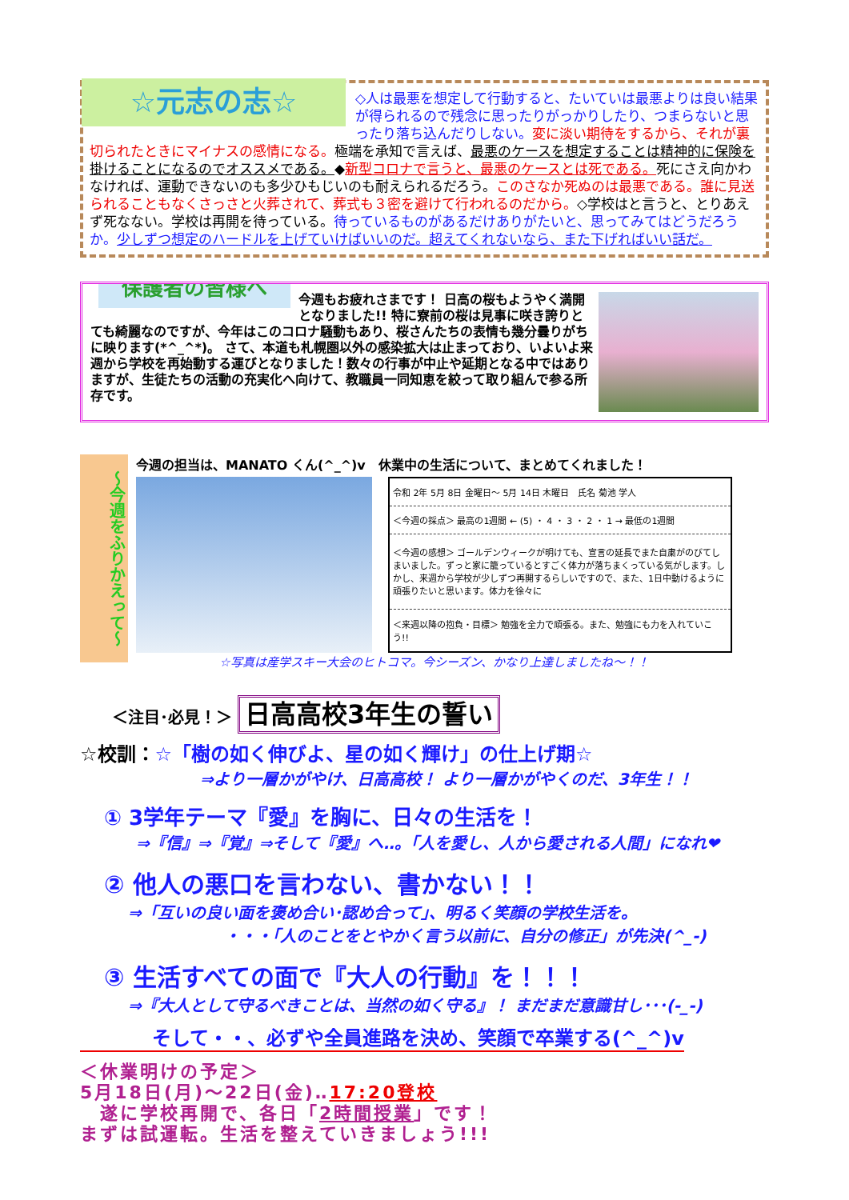☆元志の志☆
◇人は最悪を想定して行動すると、たいていは最悪よりは良い結果が得られるので残念に思ったりがっかりしたり、つまらないと思ったり落ち込んだりしない。変に淡い期待をするから、それが裏切られたときにマイナスの感情になる。極端を承知で言えば、最悪のケースを想定することは精神的に保険を掛けることになるのでオススメである。◆新型コロナで言うと、最悪のケースとは死である。死にさえ向かわなければ、運動できないのも多少ひもじいのも耐えられるだろう。このさなか死ぬのは最悪である。誰に見送られることもなくさっさと火葬されて、葬式も３密を避けて行われるのだから。◇学校はと言うと、とりあえず死なない。学校は再開を待っている。待っているものがあるだけありがたいと、思ってみてはどうだろうか。少しずつ想定のハードルを上げていけばいいのだ。超えてくれないなら、また下げればいい話だ。
保護者の皆様へ
今週もお疲れさまです！ 日高の桜もようやく満開となりました!! 特に寮前の桜は見事に咲き誇りとても綺麗なのですが、今年はこのコロナ騒動もあり、桜さんたちの表情も幾分曇りがちに映ります(*^_^*)。 さて、本道も札幌圏以外の感染拡大は止まっており、いよいよ来週から学校を再始動する運びとなりました！数々の行事が中止や延期となる中ではありますが、生徒たちの活動の充実化へ向けて、教職員一同知恵を絞って取り組んで参る所存です。
～今週をふりかえって～
今週の担当は、MANATO くん(^_^)v　休業中の生活について、まとめてくれました！
| 令和 2年 5月 8日 金曜日～ 5月 14日 木曜日 氏名 菊池 学人 |
| ＜今週の採点＞ 最高の1週間 ← (5) ・ 4 ・ 3 ・ 2 ・ 1 → 最低の1週間 |
| ＜今週の感想＞ ゴールデンウィークが明けても、宣言の延長でまた自粛がのびてしまいました。ずっと家に籠っているとすごく体力が落ちまくっている気がします。しかし、来週から学校が少しずつ再開するらしいですので、また、1日中動けるように頑張りたいと思います。体力を徐々に |
| ＜来週以降の抱負・目標＞ 勉強を全力で頑張る。また、勉強にも力を入れていこう!! |
☆写真は産学スキー大会のヒトコマ。今シーズン、かなり上達しましたね～！！
　　＜注目･必見！＞ 日高高校3年生の誓い
☆校訓：☆「樹の如く伸びよ、星の如く輝け」の仕上げ期☆
⇒より一層かがやけ、日高高校！ より一層かがやくのだ、3年生！！
① 3学年テーマ『愛』を胸に、日々の生活を！
⇒『信』⇒『覚』⇒そして『愛』へ‥。「人を愛し、人から愛される人間」になれ❤
② 他人の悪口を言わない、書かない！！
⇒「互いの良い面を褒め合い･認め合って」、明るく笑顔の学校生活を。
　　　　　　・・・「人のことをとやかく言う以前に、自分の修正」が先決(^_-)
③ 生活すべての面で『大人の行動』を！！！
⇒『大人として守るべきことは、当然の如く守る』！ まだまだ意識甘し･･･(-_-)
そして・・、必ずや全員進路を決め、笑顔で卒業する(^_^)v
＜休業明けの予定＞
5月18日(月)～22日(金)‥17:20登校
　遂に学校再開で、各日「2時間授業」です！
まずは試運転。生活を整えていきましょう!!!